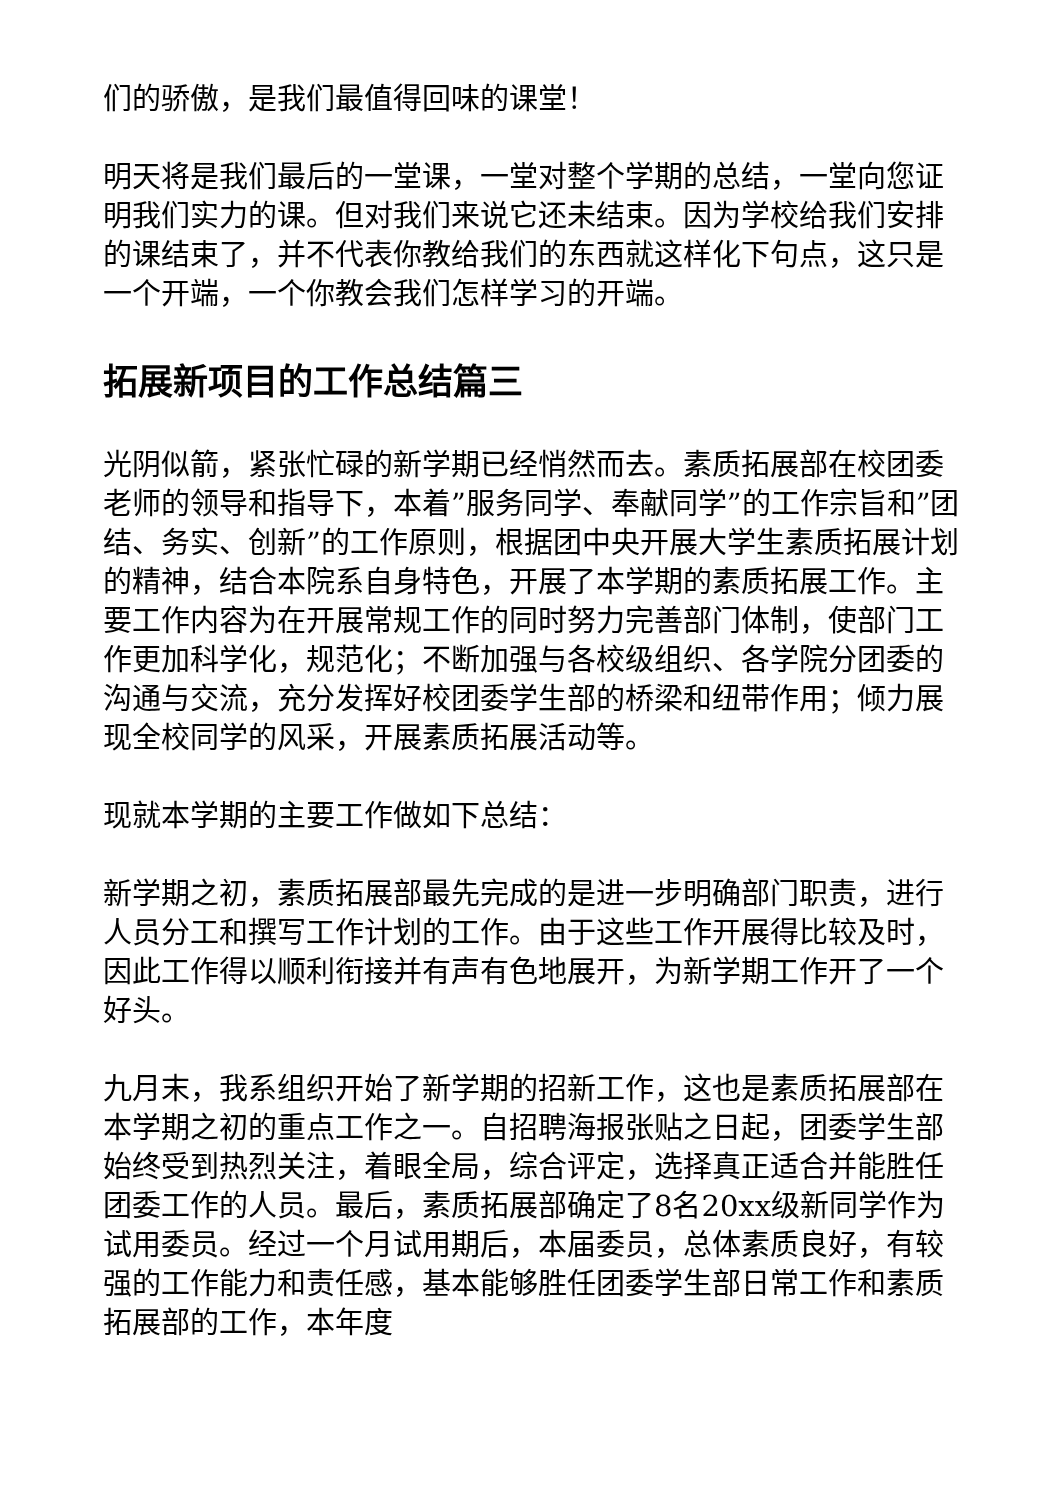们的骄傲，是我们最值得回味的课堂！
明天将是我们最后的一堂课，一堂对整个学期的总结，一堂向您证明我们实力的课。但对我们来说它还未结束。因为学校给我们安排的课结束了，并不代表你教给我们的东西就这样化下句点，这只是一个开端，一个你教会我们怎样学习的开端。
拓展新项目的工作总结篇三
光阴似箭，紧张忙碌的新学期已经悄然而去。素质拓展部在校团委老师的领导和指导下，本着”服务同学、奉献同学”的工作宗旨和”团结、务实、创新”的工作原则，根据团中央开展大学生素质拓展计划的精神，结合本院系自身特色，开展了本学期的素质拓展工作。主要工作内容为在开展常规工作的同时努力完善部门体制，使部门工作更加科学化，规范化；不断加强与各校级组织、各学院分团委的沟通与交流，充分发挥好校团委学生部的桥梁和纽带作用；倾力展现全校同学的风采，开展素质拓展活动等。
现就本学期的主要工作做如下总结：
新学期之初，素质拓展部最先完成的是进一步明确部门职责，进行人员分工和撰写工作计划的工作。由于这些工作开展得比较及时，因此工作得以顺利衔接并有声有色地展开，为新学期工作开了一个好头。
九月末，我系组织开始了新学期的招新工作，这也是素质拓展部在本学期之初的重点工作之一。自招聘海报张贴之日起，团委学生部始终受到热烈关注，着眼全局，综合评定，选择真正适合并能胜任团委工作的人员。最后，素质拓展部确定了8名20xx级新同学作为试用委员。经过一个月试用期后，本届委员，总体素质良好，有较强的工作能力和责任感，基本能够胜任团委学生部日常工作和素质拓展部的工作，本年度